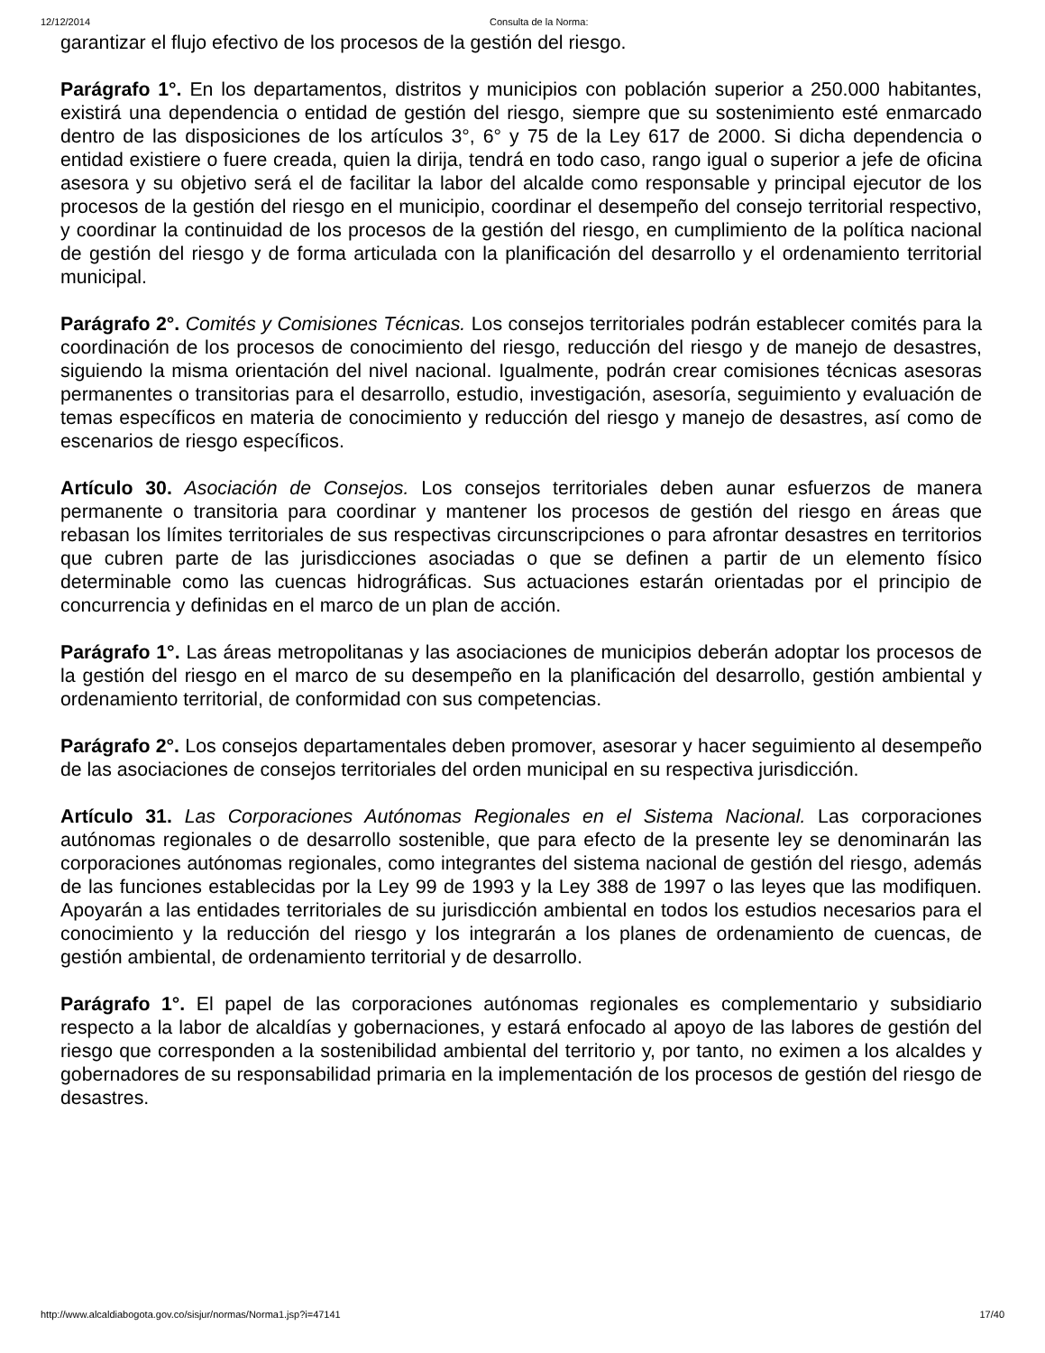12/12/2014 Consulta de la Norma:
garantizar el flujo efectivo de los procesos de la gestión del riesgo.
Parágrafo 1°. En los departamentos, distritos y municipios con población superior a 250.000 habitantes, existirá una dependencia o entidad de gestión del riesgo, siempre que su sostenimiento esté enmarcado dentro de las disposiciones de los artículos 3°, 6° y 75 de la Ley 617 de 2000. Si dicha dependencia o entidad existiere o fuere creada, quien la dirija, tendrá en todo caso, rango igual o superior a jefe de oficina asesora y su objetivo será el de facilitar la labor del alcalde como responsable y principal ejecutor de los procesos de la gestión del riesgo en el municipio, coordinar el desempeño del consejo territorial respectivo, y coordinar la continuidad de los procesos de la gestión del riesgo, en cumplimiento de la política nacional de gestión del riesgo y de forma articulada con la planificación del desarrollo y el ordenamiento territorial municipal.
Parágrafo 2°. Comités y Comisiones Técnicas. Los consejos territoriales podrán establecer comités para la coordinación de los procesos de conocimiento del riesgo, reducción del riesgo y de manejo de desastres, siguiendo la misma orientación del nivel nacional. Igualmente, podrán crear comisiones técnicas asesoras permanentes o transitorias para el desarrollo, estudio, investigación, asesoría, seguimiento y evaluación de temas específicos en materia de conocimiento y reducción del riesgo y manejo de desastres, así como de escenarios de riesgo específicos.
Artículo 30. Asociación de Consejos. Los consejos territoriales deben aunar esfuerzos de manera permanente o transitoria para coordinar y mantener los procesos de gestión del riesgo en áreas que rebasan los límites territoriales de sus respectivas circunscripciones o para afrontar desastres en territorios que cubren parte de las jurisdicciones asociadas o que se definen a partir de un elemento físico determinable como las cuencas hidrográficas. Sus actuaciones estarán orientadas por el principio de concurrencia y definidas en el marco de un plan de acción.
Parágrafo 1°. Las áreas metropolitanas y las asociaciones de municipios deberán adoptar los procesos de la gestión del riesgo en el marco de su desempeño en la planificación del desarrollo, gestión ambiental y ordenamiento territorial, de conformidad con sus competencias.
Parágrafo 2°. Los consejos departamentales deben promover, asesorar y hacer seguimiento al desempeño de las asociaciones de consejos territoriales del orden municipal en su respectiva jurisdicción.
Artículo 31. Las Corporaciones Autónomas Regionales en el Sistema Nacional. Las corporaciones autónomas regionales o de desarrollo sostenible, que para efecto de la presente ley se denominarán las corporaciones autónomas regionales, como integrantes del sistema nacional de gestión del riesgo, además de las funciones establecidas por la Ley 99 de 1993 y la Ley 388 de 1997 o las leyes que las modifiquen. Apoyarán a las entidades territoriales de su jurisdicción ambiental en todos los estudios necesarios para el conocimiento y la reducción del riesgo y los integrarán a los planes de ordenamiento de cuencas, de gestión ambiental, de ordenamiento territorial y de desarrollo.
Parágrafo 1°. El papel de las corporaciones autónomas regionales es complementario y subsidiario respecto a la labor de alcaldías y gobernaciones, y estará enfocado al apoyo de las labores de gestión del riesgo que corresponden a la sostenibilidad ambiental del territorio y, por tanto, no eximen a los alcaldes y gobernadores de su responsabilidad primaria en la implementación de los procesos de gestión del riesgo de desastres.
http://www.alcaldiabogota.gov.co/sisjur/normas/Norma1.jsp?i=47141 17/40